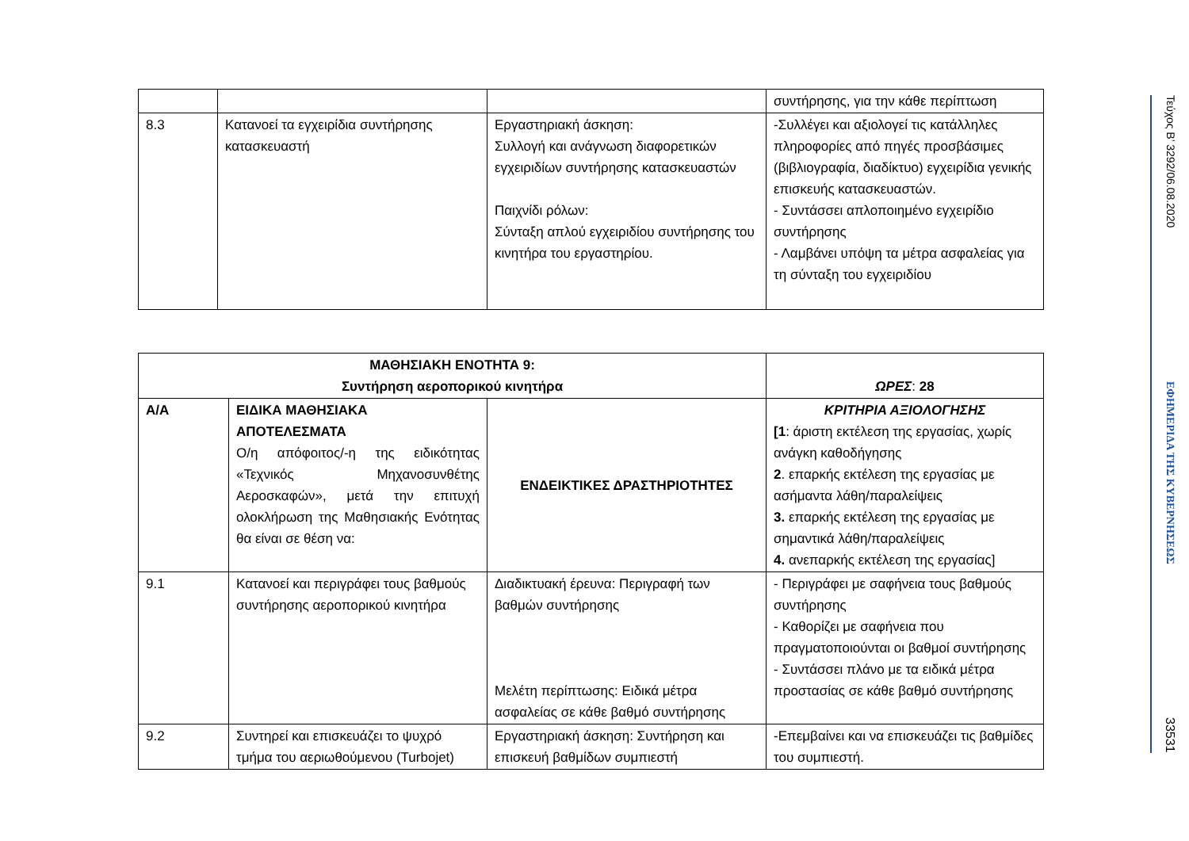| | | | συντήρησης, για την κάθε περίπτωση |
| 8.3 | Κατανοεί τα εγχειρίδια συντήρησης κατασκευαστή | Εργαστηριακή άσκηση: Συλλογή και ανάγνωση διαφορετικών εγχειριδίων συντήρησης κατασκευαστών Παιχνίδι ρόλων: Σύνταξη απλού εγχειριδίου συντήρησης του κινητήρα του εργαστηρίου. | -Συλλέγει και αξιολογεί τις κατάλληλες πληροφορίες από πηγές προσβάσιμες (βιβλιογραφία, διαδίκτυο) εγχειρίδια γενικής επισκευής κατασκευαστών. - Συντάσσει απλοποιημένο εγχειρίδιο συντήρησης - Λαμβάνει υπόψη τα μέτρα ασφαλείας για τη σύνταξη του εγχειριδίου |
| ΜΑΘΗΣΙΑΚΗ ΕΝΟΤΗΤΑ 9: Συντήρηση αεροπορικού κινητήρα | | | ΩΡΕΣ : 28 |
| Α/Α | ΕΙΔΙΚΑ ΜΑΘΗΣΙΑΚΑ ΑΠΟΤΕΛΕΣΜΑΤΑ Ο/η απόφοιτος/-η της ειδικότητας «Τεχνικός Μηχανοσυνθέτης Αεροσκαφών», μετά την επιτυχή ολοκλήρωση της Μαθησιακής Ενότητας θα είναι σε θέση να: | ΕΝΔΕΙΚΤΙΚΕΣ ΔΡΑΣΤΗΡΙΟΤΗΤΕΣ | ΚΡΙΤΗΡΙΑ ΑΞΙΟΛΟΓΗΣΗΣ [1 : άριστη εκτέλεση της εργασίας, χωρίς ανάγκη καθοδήγησης 2 . επαρκής εκτέλεση της εργασίας με ασήμαντα λάθη/παραλείψεις 3. επαρκής εκτέλεση της εργασίας με σημαντικά λάθη/παραλείψεις 4. ανεπαρκής εκτέλεση της εργασίας] |
| 9.1 | Κατανοεί και περιγράφει τους βαθμούς συντήρησης αεροπορικού κινητήρα | Διαδικτυακή έρευνα: Περιγραφή των βαθμών συντήρησης Μελέτη περίπτωσης: Ειδικά μέτρα ασφαλείας σε κάθε βαθμό συντήρησης | - Περιγράφει με σαφήνεια τους βαθμούς συντήρησης - Καθορίζει με σαφήνεια που πραγματοποιούνται οι βαθμοί συντήρησης - Συντάσσει πλάνο με τα ειδικά μέτρα προστασίας σε κάθε βαθμό συντήρησης |
| 9.2 | Συντηρεί και επισκευάζει το ψυχρό τμήμα του αεριωθούμενου (Turbojet) | Εργαστηριακή άσκηση: Συντήρηση και επισκευή βαθμίδων συμπιεστή | -Επεμβαίνει και να επισκευάζει τις βαθμίδες του συμπιεστή. |
Τεύχος Β’ 3292/06.08.2020
ΕΦΗΜΕΡΙΔΑ ΤΗΣ ΚΥΒΕΡΝΗΣΕΩΣ
33531